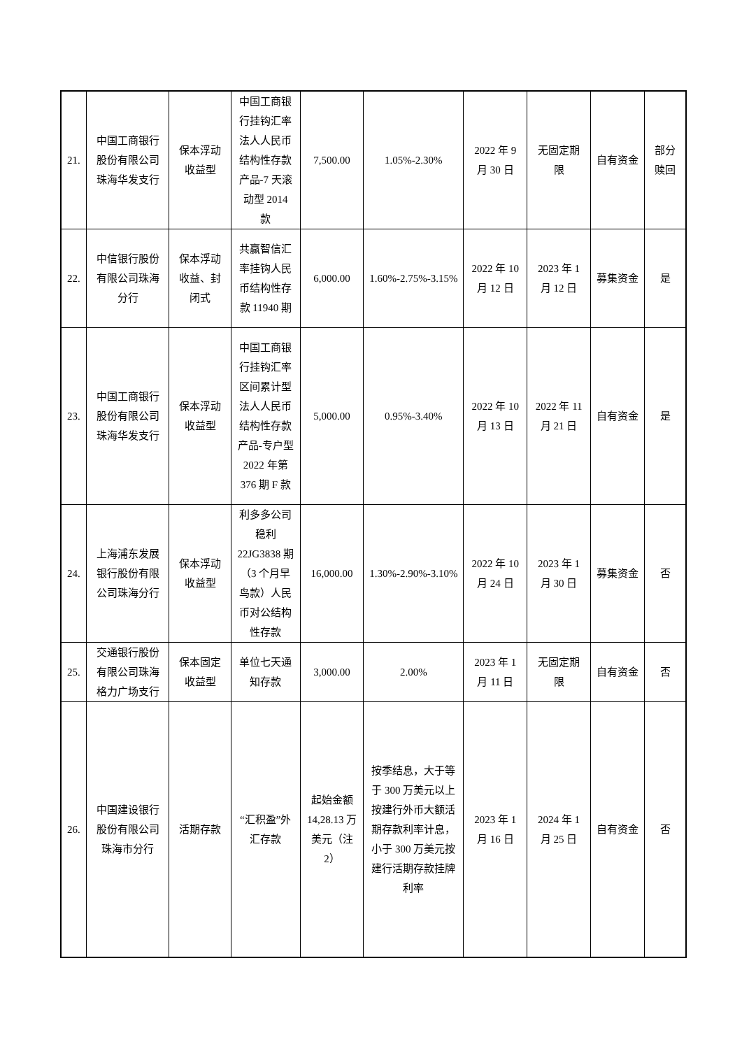| 21. | 中国工商银行股份有限公司珠海华发支行 | 保本浮动收益型 | 中国工商银行挂钩汇率法人人民币结构性存款产品-7 天滚动型 2014 款 | 7,500.00 | 1.05%-2.30% | 2022 年 9 月 30 日 | 无固定期限 | 自有资金 | 部分赎回 |
| 22. | 中信银行股份有限公司珠海分行 | 保本浮动收益、封闭式 | 共赢智信汇率挂钩人民币结构性存款 11940 期 | 6,000.00 | 1.60%-2.75%-3.15% | 2022 年 10 月 12 日 | 2023 年 1 月 12 日 | 募集资金 | 是 |
| 23. | 中国工商银行股份有限公司珠海华发支行 | 保本浮动收益型 | 中国工商银行挂钩汇率区间累计型法人人民币结构性存款产品-专户型 2022 年第 376 期 F 款 | 5,000.00 | 0.95%-3.40% | 2022 年 10 月 13 日 | 2022 年 11 月 21 日 | 自有资金 | 是 |
| 24. | 上海浦东发展银行股份有限公司珠海分行 | 保本浮动收益型 | 利多多公司稳利 22JG3838 期（3 个月早鸟款）人民币对公结构性存款 | 16,000.00 | 1.30%-2.90%-3.10% | 2022 年 10 月 24 日 | 2023 年 1 月 30 日 | 募集资金 | 否 |
| 25. | 交通银行股份有限公司珠海格力广场支行 | 保本固定收益型 | 单位七天通知存款 | 3,000.00 | 2.00% | 2023 年 1 月 11 日 | 无固定期限 | 自有资金 | 否 |
| 26. | 中国建设银行股份有限公司珠海市分行 | 活期存款 | “汇积盈”外汇存款 | 起始金额 14,28.13 万美元（注 2） | 按季结息，大于等于 300 万美元以上按建行外币大额活期存款利率计息，小于 300 万美元按建行活期存款挂牌利率 | 2023 年 1 月 16 日 | 2024 年 1 月 25 日 | 自有资金 | 否 |